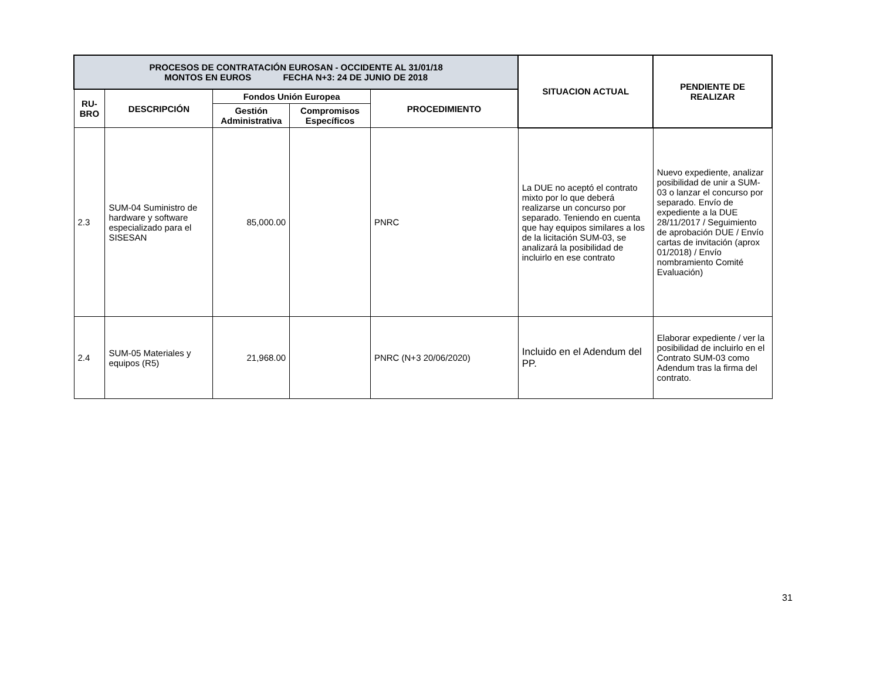| PROCESOS DE CONTRATACIÓN EUROSAN - OCCIDENTE AL 31/01/18 MONTOS EN EUROS FECHA N+3: 24 DE JUNIO DE 2018 | | | | | SITUACION ACTUAL | PENDIENTE DE REALIZAR |
| --- | --- | --- | --- | --- | --- | --- |
| RU- BRO | DESCRIPCIÓN | Fondos Unión Europea | | PROCEDIMIENTO | | |
| | | Gestión Administrativa | Compromisos Específicos | | | |
| 2.3 | SUM-04 Suministro de hardware y software especializado para el SISESAN | 85,000.00 | | PNRC | La DUE no aceptó el contrato mixto por lo que deberá realizarse un concurso por separado. Teniendo en cuenta que hay equipos similares a los de la licitación SUM-03, se analizará la posibilidad de incluirlo en ese contrato | Nuevo expediente, analizar posibilidad de unir a SUM-03 o lanzar el concurso por separado. Envío de expediente a la DUE 28/11/2017 / Seguimiento de aprobación DUE / Envío cartas de invitación (aprox 01/2018) / Envío nombramiento Comité Evaluación) |
| 2.4 | SUM-05 Materiales y equipos (R5) | 21,968.00 | | PNRC (N+3 20/06/2020) | Incluido en el Adendum del PP. | Elaborar expediente / ver la posibilidad de incluirlo en el Contrato SUM-03 como Adendum tras la firma del contrato. |
31